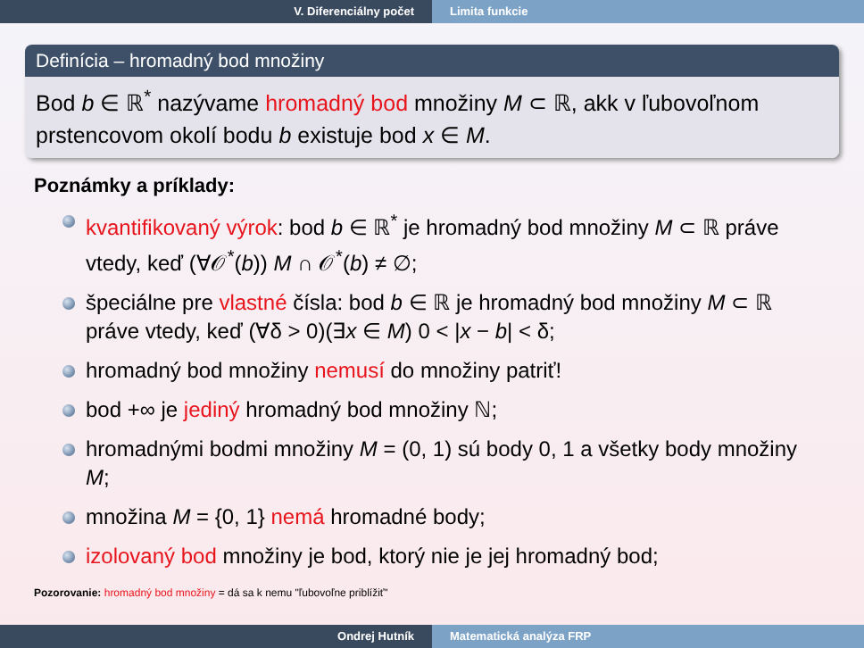V. Diferenciálny počet Limita funkcie
Definícia – hromadný bod množiny
Bod b ∈ ℝ<sup>*</sup> nazývame hromadný bod množiny M ⊂ ℝ, akk v ľubovoľnom prstencovom okolí bodu b existuje bod x ∈ M.
Poznámky a príklady:
kvantifikovaný výrok: bod b ∈ ℝ<sup>*</sup> je hromadný bod množiny M ⊂ ℝ práve vtedy, keď (∀𝒪<sup>*</sup>(b)) M ∩ 𝒪<sup>*</sup>(b) ≠ ∅;
špeciálne pre vlastné čísla: bod b ∈ ℝ je hromadný bod množiny M ⊂ ℝ práve vtedy, keď (∀δ > 0)(∃x ∈ M) 0 < |x − b| < δ;
hromadný bod množiny nemusí do množiny patriť!
bod +∞ je jediný hromadný bod množiny ℕ;
hromadnými bodmi množiny M = (0, 1) sú body 0, 1 a všetky body množiny M;
množina M = {0, 1} nemá hromadné body;
izolovaný bod množiny je bod, ktorý nie je jej hromadný bod;
Pozorovanie: hromadný bod množiny = dá sa k nemu "ľubovoľne priblížiť"
Ondrej Hutník Matematická analýza FRP